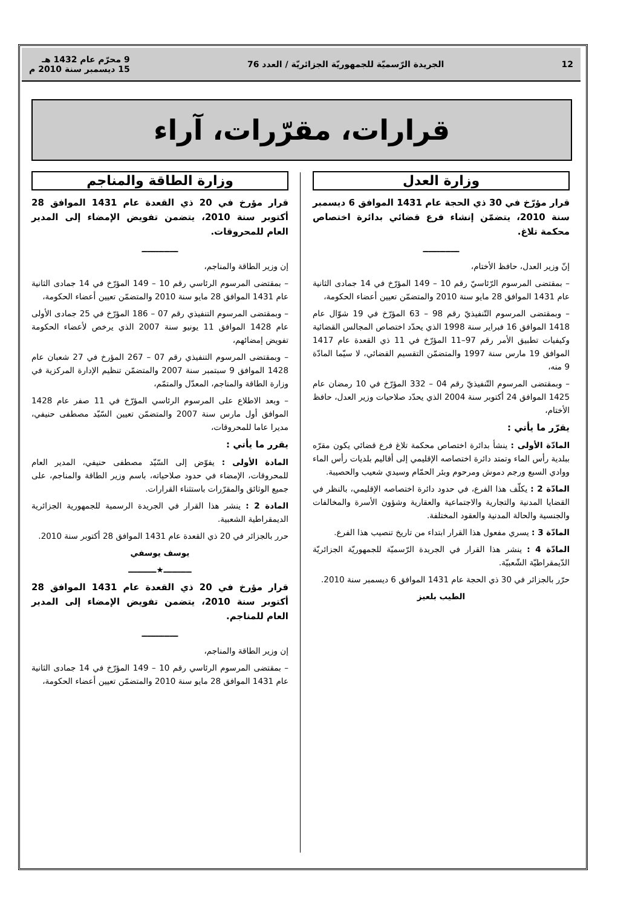12 الجريدة الرّسميّة للجمهوريّة الجزائريّة / العدد 76 9 محرّم عام 1432 هـ
15 ديسمبر سنة 2010 م
قرارات، مقرّرات، آراء
وزارة العدل
قرار مؤرّخ في 30 ذي الحجة عام 1431 الموافق 6 ديسمبر سنة 2010، يتضمّن إنشاء فرع قضائي بدائرة اختصاص محكمة تلاغ.
ـــــــــــــ
إنّ وزير العدل، حافظ الأختام،
– بمقتضى المرسوم الرّئاسيّ رقم 10 – 149 المؤرّخ في 14 جمادى الثانية عام 1431 الموافق 28 مايو سنة 2010 والمتضمّن تعيين أعضاء الحكومة،
– وبمقتضى المرسوم التّنفيذيّ رقم 98 – 63 المؤرّخ في 19 شوّال عام 1418 الموافق 16 فبراير سنة 1998 الذي يحدّد اختصاص المجالس القضائية وكيفيات تطبيق الأمر رقم 97–11 المؤرّخ في 11 ذي القعدة عام 1417 الموافق 19 مارس سنة 1997 والمتضمّن التقسيم القضائي، لا سيّما المادّة 9 منه،
– وبمقتضى المرسوم التّنفيذيّ رقم 04 – 332 المؤرّخ في 10 رمضان عام 1425 الموافق 24 أكتوبر سنة 2004 الذي يحدّد صلاحيات وزير العدل، حافظ الأختام،
يقرّر ما يأتي :
المادّة الأولى : ينشأ بدائرة اختصاص محكمة تلاغ فرع قضائي يكون مقرّه ببلدية رأس الماء وتمتد دائرة اختصاصه الإقليمي إلى أقاليم بلديات رأس الماء ووادي السبع ورجم دموش ومرحوم وبئر الحمّام وسيدي شعيب والحصيبة.
المادّة 2 : يكلّف هذا الفرع، في حدود دائرة اختصاصه الإقليمي، بالنظر في القضايا المدنية والتجارية والاجتماعية والعقارية وشؤون الأسرة والمخالفات والجنسية والحالة المدنية والعقود المختلفة.
المادّة 3 : يسري مفعول هذا القرار ابتداء من تاريخ تنصيب هذا الفرع.
المادّة 4 : ينشر هذا القرار في الجريدة الرّسميّة للجمهوريّة الجزائريّة الدّيمقراطيّة الشّعبيّة.
حرّر بالجزائر في 30 ذي الحجة عام 1431 الموافق 6 ديسمبر سنة 2010.
الطيب بلعيز
وزارة الطاقة والمناجم
قرار مؤرخ في 20 ذي القعدة عام 1431 الموافق 28 أكتوبر سنة 2010، يتضمن تفويض الإمضاء إلى المدير العام للمحروقات.
ـــــــــــــ
إن وزير الطاقة والمناجم،
– بمقتضى المرسوم الرئاسي رقم 10 – 149 المؤرّخ في 14 جمادى الثانية عام 1431 الموافق 28 مايو سنة 2010 والمتضمّن تعيين أعضاء الحكومة،
– وبمقتضى المرسوم التنفيذي رقم 07 – 186 المؤرّخ في 25 جمادى الأولى عام 1428 الموافق 11 يونيو سنة 2007 الذي يرخص لأعضاء الحكومة تفويض إمضائهم،
– وبمقتضى المرسوم التنفيذي رقم 07 – 267 المؤرخ في 27 شعبان عام 1428 الموافق 9 سبتمبر سنة 2007 والمتضمّن تنظيم الإدارة المركزية في وزارة الطاقة والمناجم، المعدّل والمتمّم،
– وبعد الاطلاع على المرسوم الرئاسي المؤرّخ في 11 صفر عام 1428 الموافق أول مارس سنة 2007 والمتضمّن تعيين السّيّد مصطفى حنيفي، مديرا عاما للمحروقات،
يقرر ما يأتي :
المادة الأولى : يفوّض إلى السّيّد مصطفى حنيفي، المدير العام للمحروقات، الإمضاء في حدود صلاحياته، باسم وزير الطاقة والمناجم، على جميع الوثائق والمقرّرات باستثناء القرارات.
المادة 2 : ينشر هذا القرار في الجريدة الرسمية للجمهورية الجزائرية الديمقراطية الشعبية.
حرر بالجزائر في 20 ذي القعدة عام 1431 الموافق 28 أكتوبر سنة 2010.
يوسف يوسفي
ــــــــــ★ــــــــــ
قرار مؤرخ في 20 ذي القعدة عام 1431 الموافق 28 أكتوبر سنة 2010، يتضمن تفويض الإمضاء إلى المدير العام للمناجم.
ـــــــــــــ
إن وزير الطاقة والمناجم،
– بمقتضى المرسوم الرئاسي رقم 10 – 149 المؤرّخ في 14 جمادى الثانية عام 1431 الموافق 28 مايو سنة 2010 والمتضمّن تعيين أعضاء الحكومة،